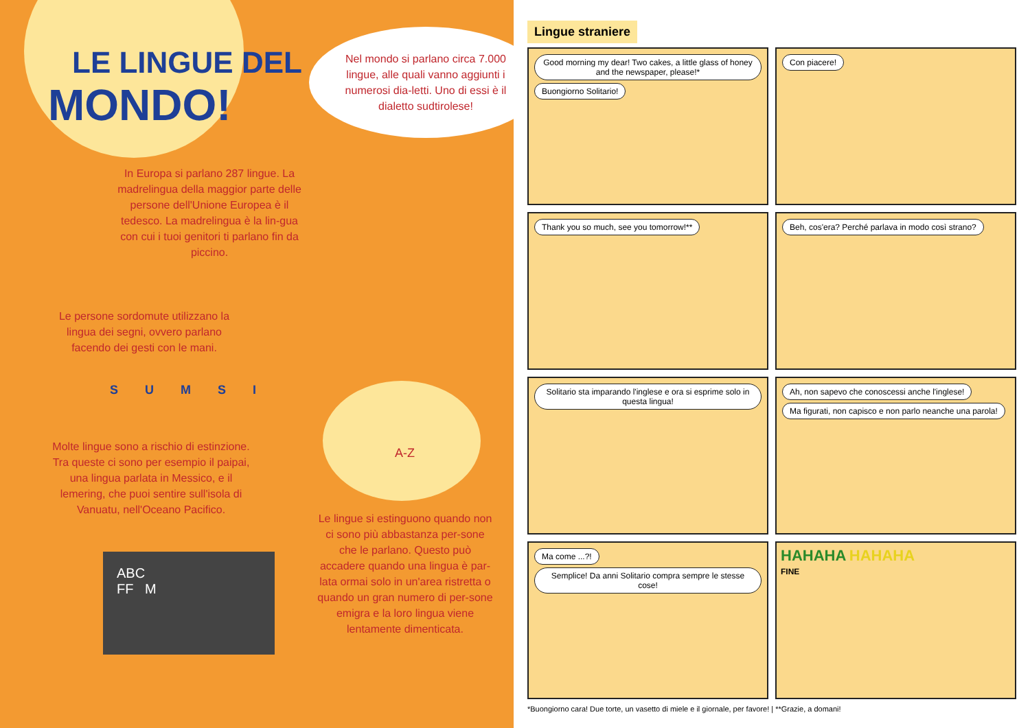LE LINGUE DEL
MONDO!
Nel mondo si parlano circa 7.000 lingue, alle quali vanno aggiunti i numerosi dia-letti. Uno di essi è il dialetto sudtirolese!
In Europa si parlano 287 lingue. La madrelingua della maggior parte delle persone dell'Unione Europea è il tedesco. La madrelingua è la lin-gua con cui i tuoi genitori ti parlano fin da piccino.
Le persone sordomute utilizzano la lingua dei segni, ovvero parlano facendo dei gesti con le mani.
S U M S I
A-Z
Molte lingue sono a rischio di estinzione. Tra queste ci sono per esempio il paipai, una lingua parlata in Messico, e il lemering, che puoi sentire sull'isola di Vanuatu, nell'Oceano Pacifico.
ABC
FF M
Le lingue si estinguono quando non ci sono più abbastanza per-sone che le parlano. Questo può accadere quando una lingua è par-lata ormai solo in un'area ristretta o quando un gran numero di per-sone emigra e la loro lingua viene lentamente dimenticata.
Lingue straniere
Good morning my dear! Two cakes, a little glass of honey and the newspaper, please!*
Buongiorno Solitario!
Con piacere!
Thank you so much, see you tomorrow!**
Beh, cos'era? Perché parlava in modo così strano?
Solitario sta imparando l'inglese e ora si esprime solo in questa lingua!
Ah, non sapevo che conoscessi anche l'inglese! Ma figurati, non capisco e non parlo neanche una parola!
Ma come ...?! Semplice! Da anni Solitario compra sempre le stesse cose!
HAHAHA HAHAHA
FINE
*Buongiorno cara! Due torte, un vasetto di miele e il giornale, per favore! | **Grazie, a domani!